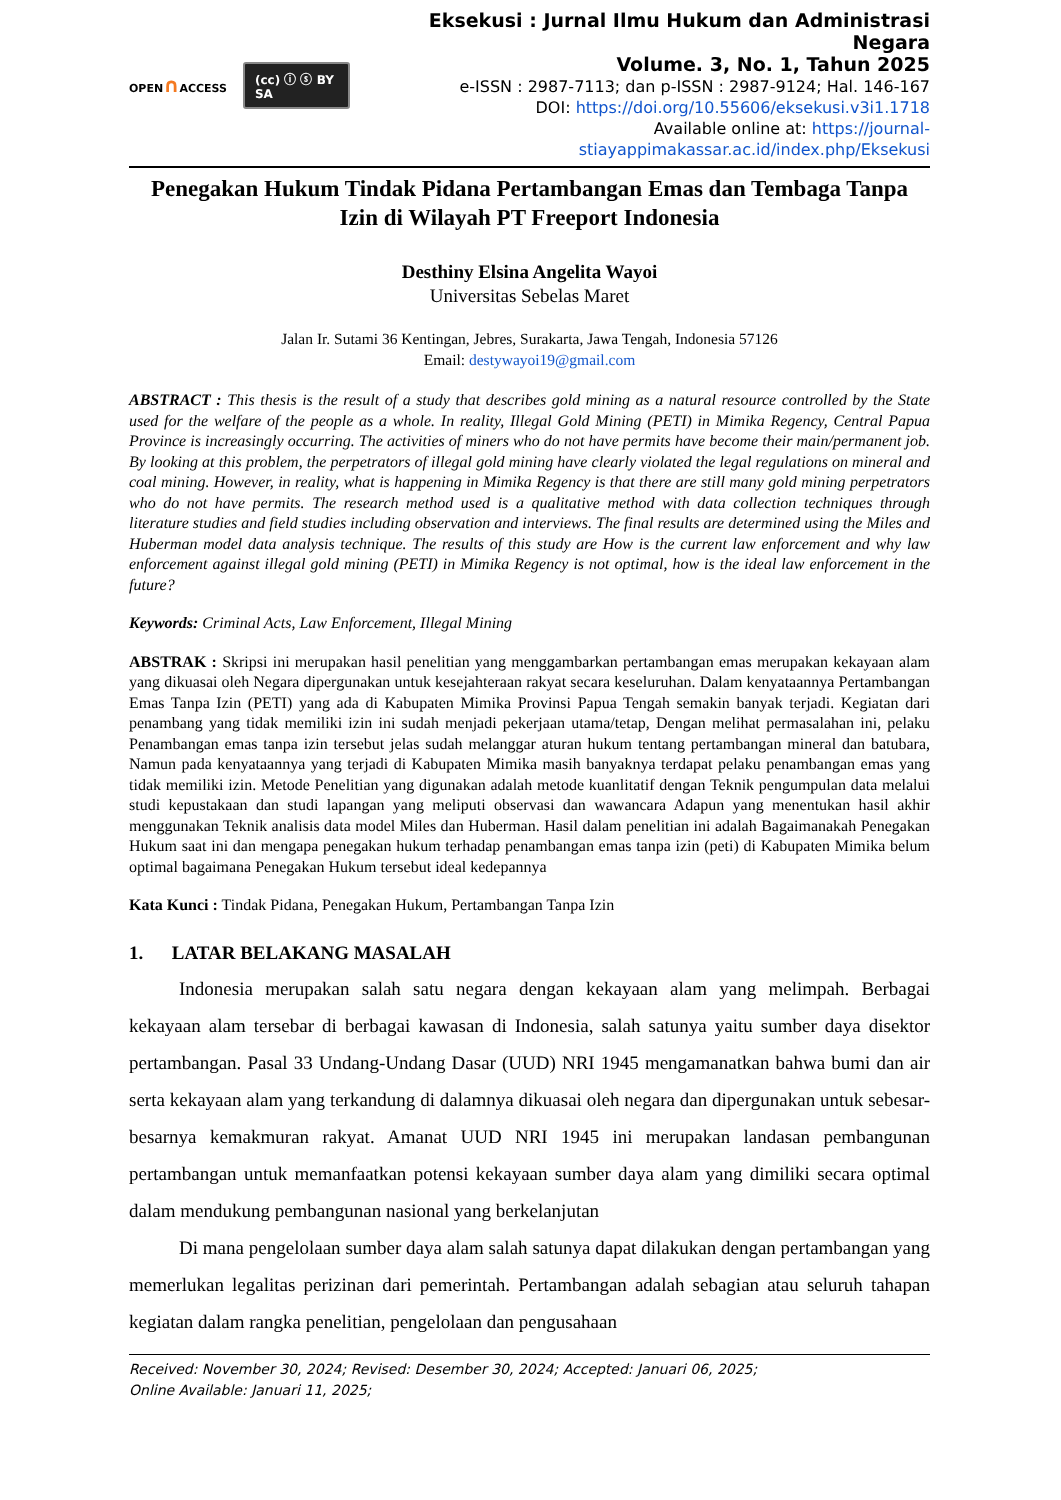OPEN∩ACCESS
(cc) ⓘ ⓢ BY SA
Eksekusi : Jurnal Ilmu Hukum dan Administrasi Negara
Volume. 3, No. 1, Tahun 2025
e-ISSN : 2987-7113; dan p-ISSN : 2987-9124; Hal. 146-167
DOI: https://doi.org/10.55606/eksekusi.v3i1.1718
Available online at: https://journal-stiayappimakassar.ac.id/index.php/Eksekusi
Penegakan Hukum Tindak Pidana Pertambangan Emas dan Tembaga Tanpa Izin di Wilayah PT Freeport Indonesia
Desthiny Elsina Angelita Wayoi
Universitas Sebelas Maret
Jalan Ir. Sutami 36 Kentingan, Jebres, Surakarta, Jawa Tengah, Indonesia 57126
Email: destywayoi19@gmail.com
ABSTRACT : This thesis is the result of a study that describes gold mining as a natural resource controlled by the State used for the welfare of the people as a whole. In reality, Illegal Gold Mining (PETI) in Mimika Regency, Central Papua Province is increasingly occurring. The activities of miners who do not have permits have become their main/permanent job. By looking at this problem, the perpetrators of illegal gold mining have clearly violated the legal regulations on mineral and coal mining. However, in reality, what is happening in Mimika Regency is that there are still many gold mining perpetrators who do not have permits. The research method used is a qualitative method with data collection techniques through literature studies and field studies including observation and interviews. The final results are determined using the Miles and Huberman model data analysis technique. The results of this study are How is the current law enforcement and why law enforcement against illegal gold mining (PETI) in Mimika Regency is not optimal, how is the ideal law enforcement in the future?
Keywords: Criminal Acts, Law Enforcement, Illegal Mining
ABSTRAK : Skripsi ini merupakan hasil penelitian yang menggambarkan pertambangan emas merupakan kekayaan alam yang dikuasai oleh Negara dipergunakan untuk kesejahteraan rakyat secara keseluruhan. Dalam kenyataannya Pertambangan Emas Tanpa Izin (PETI) yang ada di Kabupaten Mimika Provinsi Papua Tengah semakin banyak terjadi. Kegiatan dari penambang yang tidak memiliki izin ini sudah menjadi pekerjaan utama/tetap, Dengan melihat permasalahan ini, pelaku Penambangan emas tanpa izin tersebut jelas sudah melanggar aturan hukum tentang pertambangan mineral dan batubara, Namun pada kenyataannya yang terjadi di Kabupaten Mimika masih banyaknya terdapat pelaku penambangan emas yang tidak memiliki izin. Metode Penelitian yang digunakan adalah metode kuanlitatif dengan Teknik pengumpulan data melalui studi kepustakaan dan studi lapangan yang meliputi observasi dan wawancara Adapun yang menentukan hasil akhir menggunakan Teknik analisis data model Miles dan Huberman. Hasil dalam penelitian ini adalah Bagaimanakah Penegakan Hukum saat ini dan mengapa penegakan hukum terhadap penambangan emas tanpa izin (peti) di Kabupaten Mimika belum optimal bagaimana Penegakan Hukum tersebut ideal kedepannya
Kata Kunci : Tindak Pidana, Penegakan Hukum, Pertambangan Tanpa Izin
1. LATAR BELAKANG MASALAH
Indonesia merupakan salah satu negara dengan kekayaan alam yang melimpah. Berbagai kekayaan alam tersebar di berbagai kawasan di Indonesia, salah satunya yaitu sumber daya disektor pertambangan. Pasal 33 Undang-Undang Dasar (UUD) NRI 1945 mengamanatkan bahwa bumi dan air serta kekayaan alam yang terkandung di dalamnya dikuasai oleh negara dan dipergunakan untuk sebesar-besarnya kemakmuran rakyat. Amanat UUD NRI 1945 ini merupakan landasan pembangunan pertambangan untuk memanfaatkan potensi kekayaan sumber daya alam yang dimiliki secara optimal dalam mendukung pembangunan nasional yang berkelanjutan
Di mana pengelolaan sumber daya alam salah satunya dapat dilakukan dengan pertambangan yang memerlukan legalitas perizinan dari pemerintah. Pertambangan adalah sebagian atau seluruh tahapan kegiatan dalam rangka penelitian, pengelolaan dan pengusahaan
Received: November 30, 2024; Revised: Desember 30, 2024; Accepted: Januari 06, 2025;
Online Available: Januari 11, 2025;